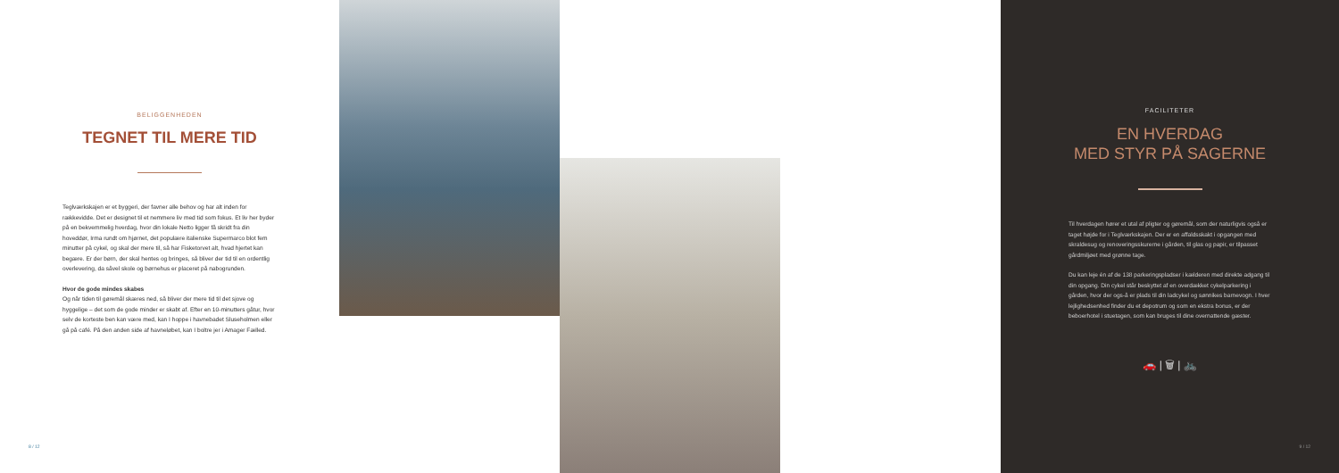BELIGGENHEDEN
TEGNET TIL MERE TID
Teglværkskajen er et byggeri, der favner alle behov og har alt inden for rækkevidde. Det er designet til et nemmere liv med tid som fokus. Et liv her byder på en bekvemmelig hverdag, hvor din lokale Netto ligger få skridt fra din hoveddør, Irma rundt om hjørnet, det populære italienske Supermarco blot fem minutter på cykel, og skal der mere til, så har Fisketorvet alt, hvad hjertet kan begære. Er der børn, der skal hentes og bringes, så bliver der tid til en ordentlig overlevering, da såvel skole og børnehus er placeret på nabogrunden.
Hvor de gode mindes skabes
Og når tiden til gøremål skæres ned, så bliver der mere tid til det sjove og hyggelige – det som de gode minder er skabt af. Efter en 10-minutters gåtur, hvor selv de korteste ben kan være med, kan I hoppe i havnebadet Sluseholmen eller gå på café. På den anden side af havneløbet, kan I boltre jer i Amager Fælled.
8 / 12
FACILITETER
EN HVERDAG
MED STYR PÅ SAGERNE
Til hverdagen hører et utal af pligter og gøremål, som der naturligvis også er taget højde for i Teglværkskajen. Der er en affaldsskakt i opgangen med skraldesug og renoveringsskurerne i gården, til glas og papir, er tilpasset gårdmiljøet med grønne tage.
Du kan leje én af de 138 parkeringspladser i kælderen med direkte adgang til din opgang. Din cykel står beskyttet af en overdækket cykelparkering i gården, hvor der ogs-å er plads til din ladcykel og sønnikes barnevogn. I hver lejlighedsenhed finder du et depotrum og som en ekstra bonus, er der beboerhotel i stuetagen, som kan bruges til dine overnattende gæster.
🚗 | 🗑 | 🚲
9 / 12